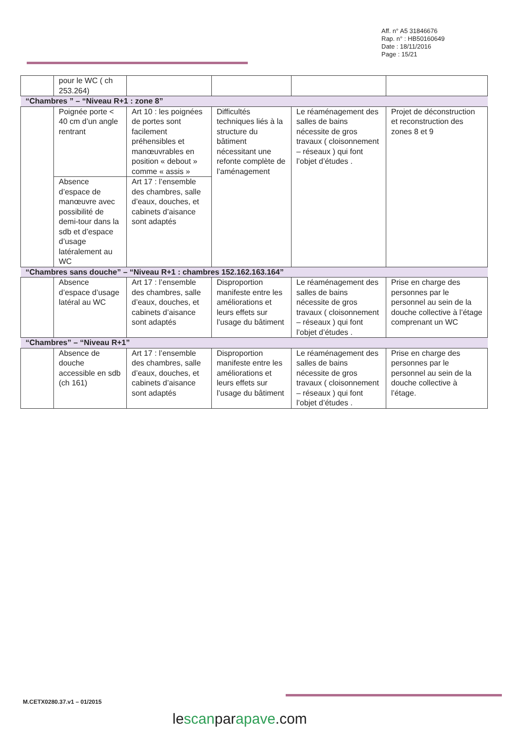Aff. n° A5 31846676
Rap. n° : HB50160649
Date : 18/11/2016
Page : 15/21
| | pour le WC ( ch 253.264) | | | | |
| “Chambres ” – “Niveau R+1 : zone 8” | | | | | |
| | Poignée porte < 40 cm d’un angle rentrant | Art 10 : les poignées de portes sont facilement préhensibles et manœuvrables en position « debout » comme « assis » | Difficultés techniques liés à la structure du bâtiment nécessitant une refonte complète de l’aménagement | Le réaménagement des salles de bains nécessite de gros travaux ( cloisonnement – réseaux ) qui font l’objet d’études . | Projet de déconstruction et reconstruction des zones 8 et 9 |
| | Absence d’espace de manœuvre avec possibilité de demi-tour dans la sdb et d’espace d’usage latéralement au WC | Art 17 : l’ensemble des chambres, salle d’eaux, douches, et cabinets d’aisance sont adaptés | | | |
| “Chambres sans douche” – “Niveau R+1 : chambres 152.162.163.164” | | | | | |
| | Absence d’espace d’usage latéral au WC | Art 17 : l’ensemble des chambres, salle d’eaux, douches, et cabinets d’aisance sont adaptés | Disproportion manifeste entre les améliorations et leurs effets sur l’usage du bâtiment | Le réaménagement des salles de bains nécessite de gros travaux ( cloisonnement – réseaux ) qui font l’objet d’études . | Prise en charge des personnes par le personnel au sein de la douche collective à l’étage comprenant un WC |
| “Chambres” – “Niveau R+1” | | | | | |
| | Absence de douche accessible en sdb (ch 161) | Art 17 : l’ensemble des chambres, salle d’eaux, douches, et cabinets d’aisance sont adaptés | Disproportion manifeste entre les améliorations et leurs effets sur l’usage du bâtiment | Le réaménagement des salles de bains nécessite de gros travaux ( cloisonnement – réseaux ) qui font l’objet d’études . | Prise en charge des personnes par le personnel au sein de la douche collective à l’étage. |
M.CETX0280.37.v1 – 01/2015
lescanparapave.com